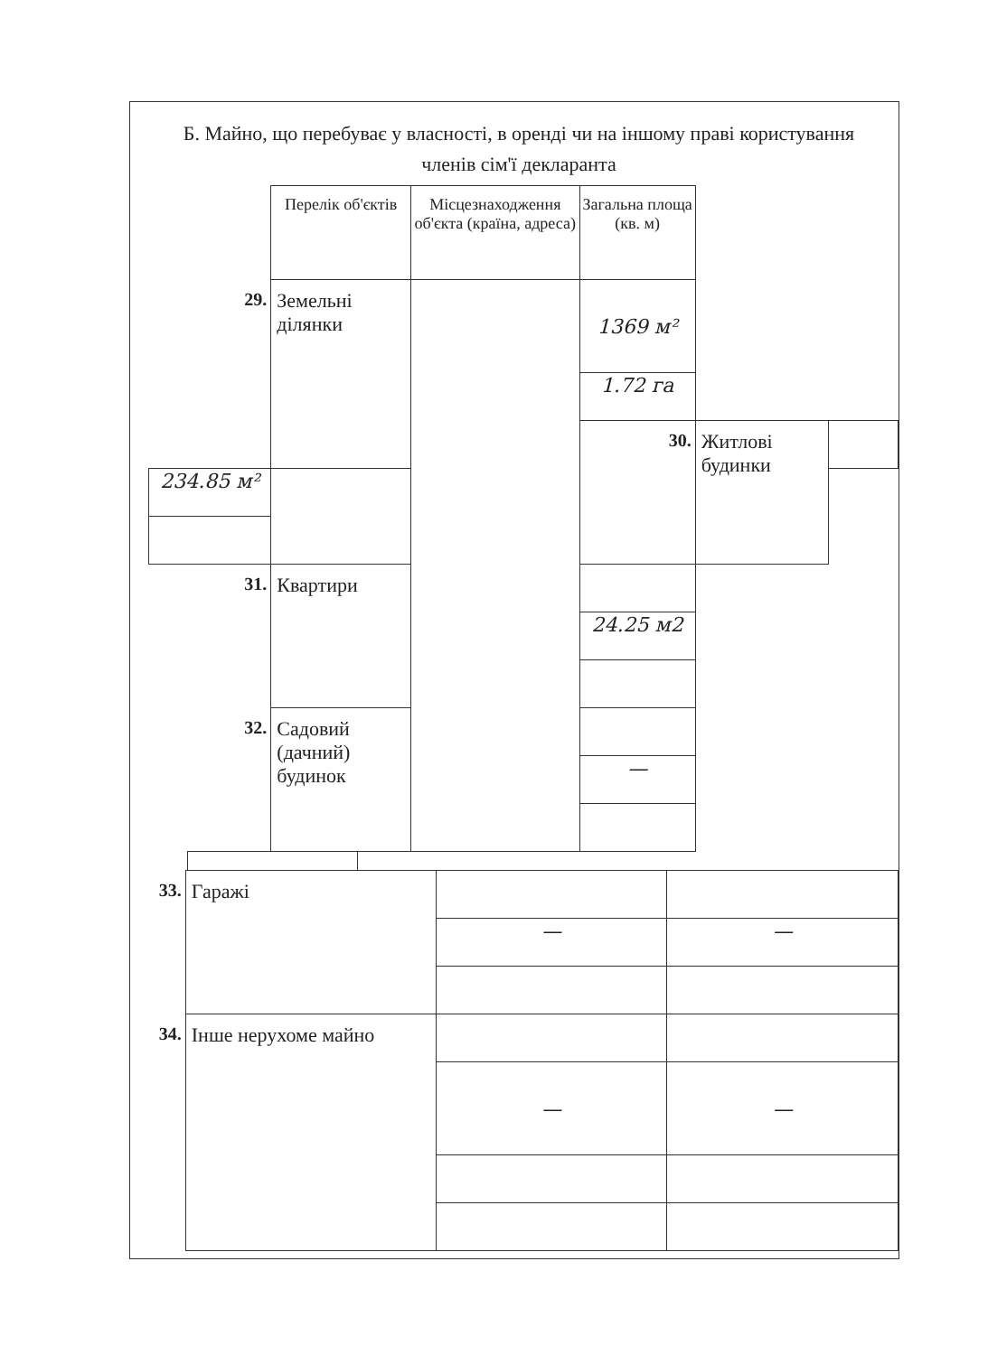Б. Майно, що перебуває у власності, в оренді чи на іншому праві користування членів сім'ї декларанта
| | Перелік об'єктів | Місцезнаходження об'єкта (країна, адреса) | Загальна площа (кв. м) | | |
| 29. | Земельні ділянки | | 1369 м² | | |
| | | | 1.72 га | | |
| | | | 30. | Житлові будинки | |
| 234.85 м² | | | | | |
| 31. | Квартири | | | | |
| | | | 24.25 м2 | | |
| 32. | Садовий (дачний) будинок | | | | |
| | | | — | | |
| 33. | Гаражі | | |
| | | — | — |
| 34. | Інше нерухоме майно | | |
| | | — | — |